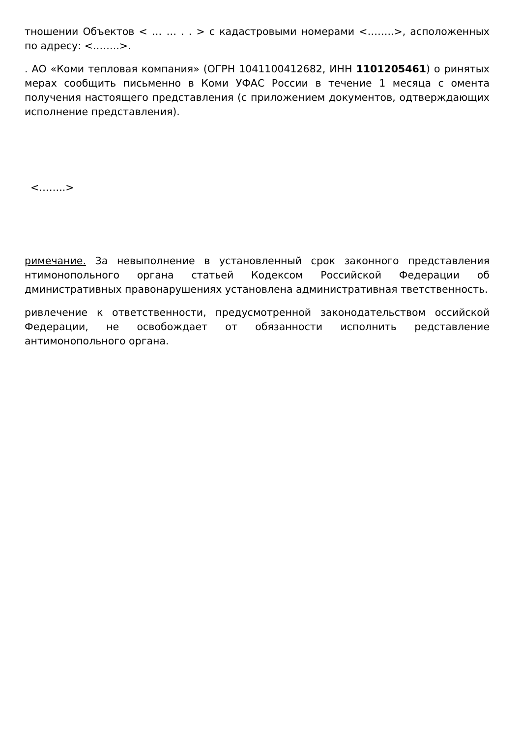тношении Объектов < … … . . > с кадастровыми номерами <……..>, асположенных по адресу: <……..>.
. АО «Коми тепловая компания» (ОГРН 1041100412682, ИНН 1101205461) о ринятых мерах сообщить письменно в Коми УФАС России в течение 1 месяца с омента получения настоящего представления (с приложением документов, одтверждающих исполнение представления).
<……..>
римечание. За невыполнение в установленный срок законного представления нтимонопольного органа статьей Кодексом Российской Федерации об дминистративных правонарушениях установлена административная тветственность.
ривлечение к ответственности, предусмотренной законодательством оссийской Федерации, не освобождает от обязанности исполнить редставление антимонопольного органа.